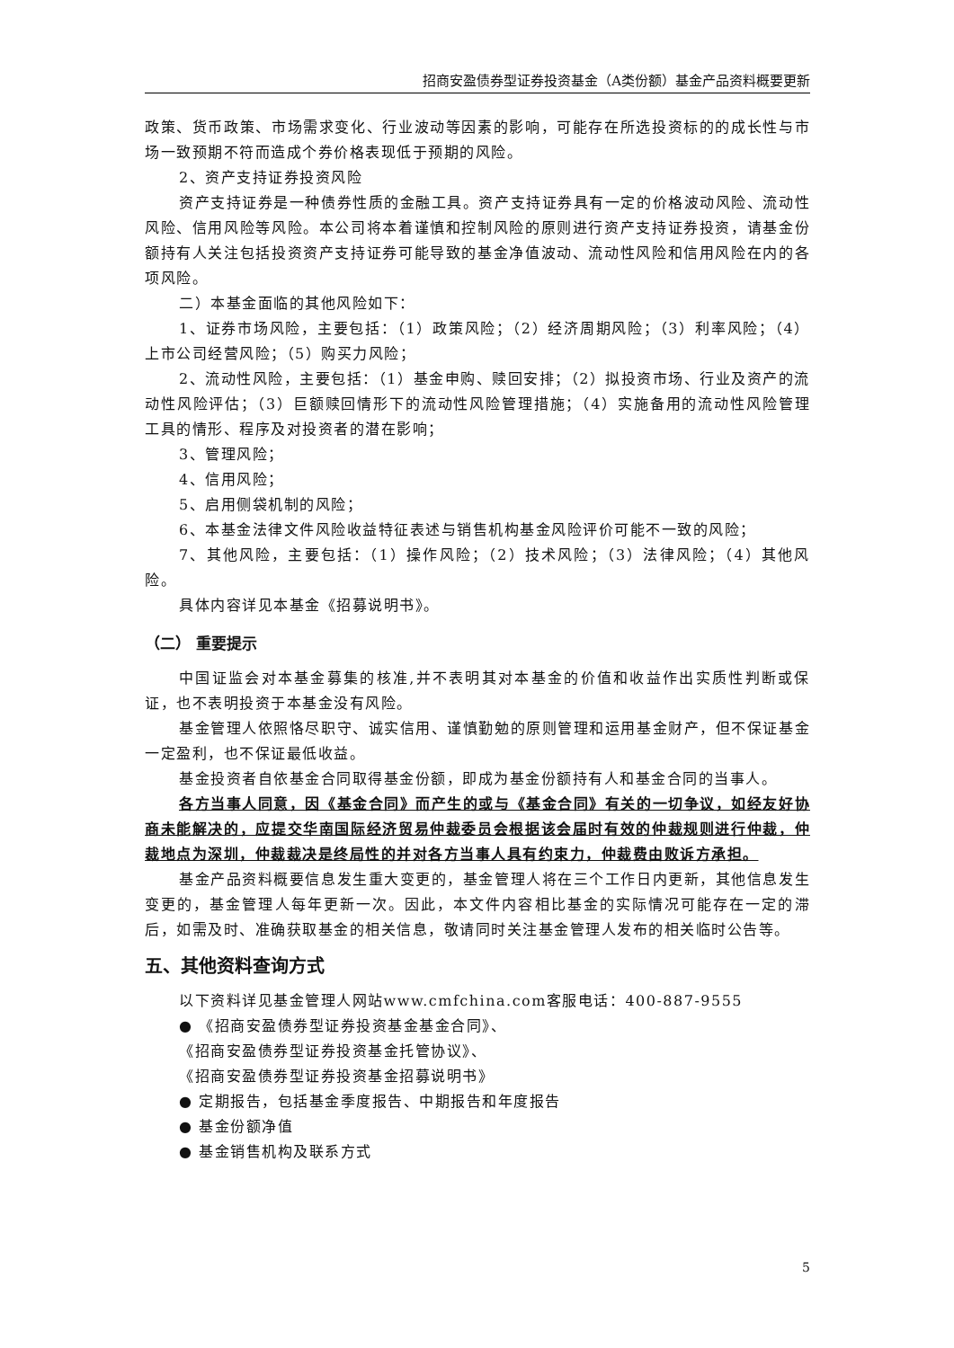招商安盈债券型证券投资基金（A类份额）基金产品资料概要更新
政策、货币政策、市场需求变化、行业波动等因素的影响，可能存在所选投资标的的成长性与市场一致预期不符而造成个券价格表现低于预期的风险。
2、资产支持证券投资风险
资产支持证券是一种债券性质的金融工具。资产支持证券具有一定的价格波动风险、流动性风险、信用风险等风险。本公司将本着谨慎和控制风险的原则进行资产支持证券投资，请基金份额持有人关注包括投资资产支持证券可能导致的基金净值波动、流动性风险和信用风险在内的各项风险。
二）本基金面临的其他风险如下：
1、证券市场风险，主要包括：（1）政策风险；（2）经济周期风险；（3）利率风险；（4）上市公司经营风险；（5）购买力风险；
2、流动性风险，主要包括：（1）基金申购、赎回安排；（2）拟投资市场、行业及资产的流动性风险评估；（3）巨额赎回情形下的流动性风险管理措施；（4）实施备用的流动性风险管理工具的情形、程序及对投资者的潜在影响；
3、管理风险；
4、信用风险；
5、启用侧袋机制的风险；
6、本基金法律文件风险收益特征表述与销售机构基金风险评价可能不一致的风险；
7、其他风险，主要包括：（1）操作风险；（2）技术风险；（3）法律风险；（4）其他风险。
具体内容详见本基金《招募说明书》。
（二） 重要提示
中国证监会对本基金募集的核准,并不表明其对本基金的价值和收益作出实质性判断或保证，也不表明投资于本基金没有风险。
基金管理人依照恪尽职守、诚实信用、谨慎勤勉的原则管理和运用基金财产，但不保证基金一定盈利，也不保证最低收益。
基金投资者自依基金合同取得基金份额，即成为基金份额持有人和基金合同的当事人。
各方当事人同意，因《基金合同》而产生的或与《基金合同》有关的一切争议，如经友好协商未能解决的，应提交华南国际经济贸易仲裁委员会根据该会届时有效的仲裁规则进行仲裁，仲裁地点为深圳，仲裁裁决是终局性的并对各方当事人具有约束力，仲裁费由败诉方承担。
基金产品资料概要信息发生重大变更的，基金管理人将在三个工作日内更新，其他信息发生变更的，基金管理人每年更新一次。因此，本文件内容相比基金的实际情况可能存在一定的滞后，如需及时、准确获取基金的相关信息，敬请同时关注基金管理人发布的相关临时公告等。
五、其他资料查询方式
以下资料详见基金管理人网站www.cmfchina.com客服电话：400-887-9555
● 《招商安盈债券型证券投资基金基金合同》、
《招商安盈债券型证券投资基金托管协议》、
《招商安盈债券型证券投资基金招募说明书》
● 定期报告，包括基金季度报告、中期报告和年度报告
● 基金份额净值
● 基金销售机构及联系方式
5